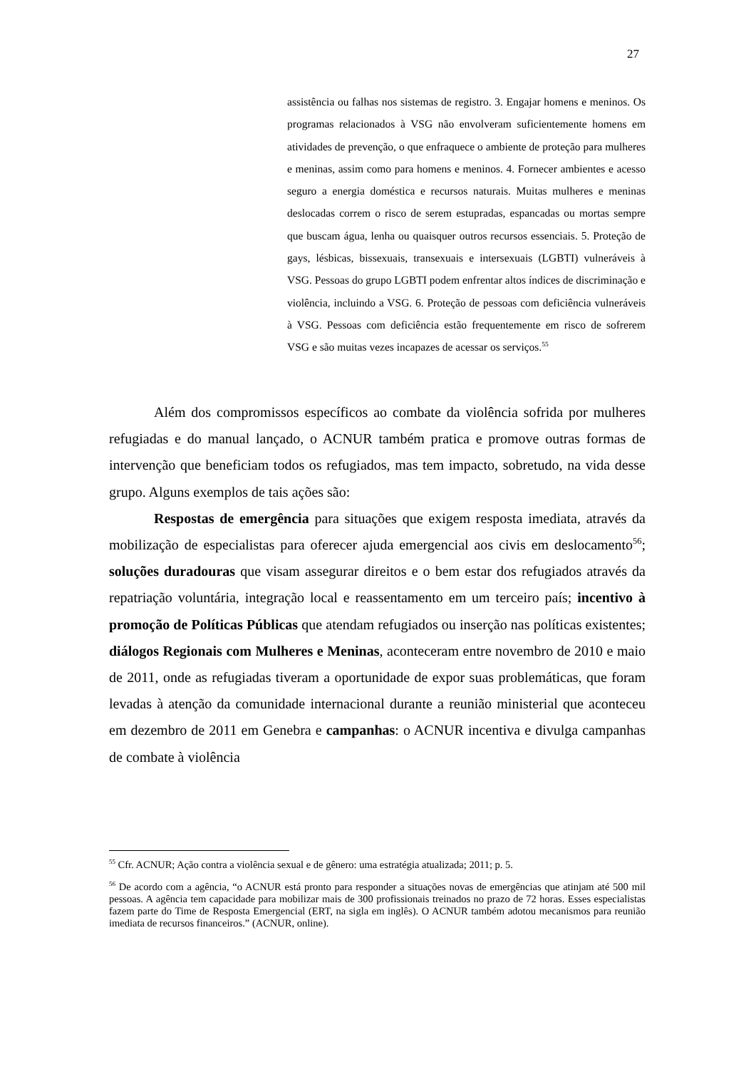27
assistência ou falhas nos sistemas de registro. 3. Engajar homens e meninos. Os programas relacionados à VSG não envolveram suficientemente homens em atividades de prevenção, o que enfraquece o ambiente de proteção para mulheres e meninas, assim como para homens e meninos. 4. Fornecer ambientes e acesso seguro a energia doméstica e recursos naturais. Muitas mulheres e meninas deslocadas correm o risco de serem estupradas, espancadas ou mortas sempre que buscam água, lenha ou quaisquer outros recursos essenciais. 5. Proteção de gays, lésbicas, bissexuais, transexuais e intersexuais (LGBTI) vulneráveis à VSG. Pessoas do grupo LGBTI podem enfrentar altos índices de discriminação e violência, incluindo a VSG. 6. Proteção de pessoas com deficiência vulneráveis à VSG. Pessoas com deficiência estão frequentemente em risco de sofrerem VSG e são muitas vezes incapazes de acessar os serviços.<sup>55</sup>
Além dos compromissos específicos ao combate da violência sofrida por mulheres refugiadas e do manual lançado, o ACNUR também pratica e promove outras formas de intervenção que beneficiam todos os refugiados, mas tem impacto, sobretudo, na vida desse grupo. Alguns exemplos de tais ações são:
Respostas de emergência para situações que exigem resposta imediata, através da mobilização de especialistas para oferecer ajuda emergencial aos civis em deslocamento<sup>56</sup>; soluções duradouras que visam assegurar direitos e o bem estar dos refugiados através da repatriação voluntária, integração local e reassentamento em um terceiro país; incentivo à promoção de Políticas Públicas que atendam refugiados ou inserção nas políticas existentes; diálogos Regionais com Mulheres e Meninas, aconteceram entre novembro de 2010 e maio de 2011, onde as refugiadas tiveram a oportunidade de expor suas problemáticas, que foram levadas à atenção da comunidade internacional durante a reunião ministerial que aconteceu em dezembro de 2011 em Genebra e campanhas: o ACNUR incentiva e divulga campanhas de combate à violência
<sup>55</sup> Cfr. ACNUR; Ação contra a violência sexual e de gênero: uma estratégia atualizada; 2011; p. 5.
<sup>56</sup> De acordo com a agência, “o ACNUR está pronto para responder a situações novas de emergências que atinjam até 500 mil pessoas. A agência tem capacidade para mobilizar mais de 300 profissionais treinados no prazo de 72 horas. Esses especialistas fazem parte do Time de Resposta Emergencial (ERT, na sigla em inglês). O ACNUR também adotou mecanismos para reunião imediata de recursos financeiros.” (ACNUR, online).